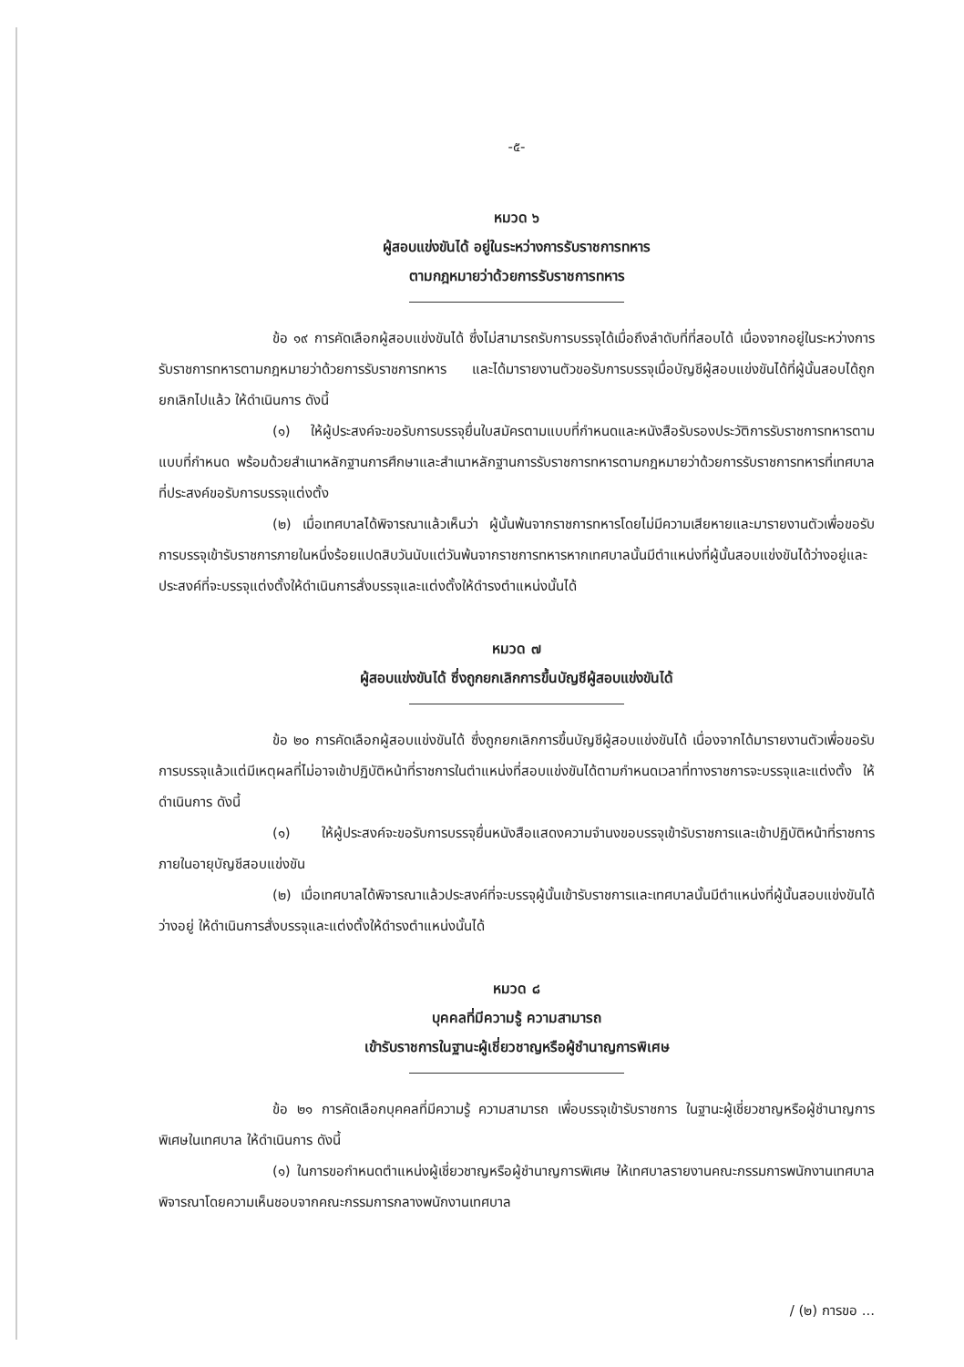-๕-
หมวด ๖
ผู้สอบแข่งขันได้ อยู่ในระหว่างการรับราชการทหาร
ตามกฎหมายว่าด้วยการรับราชการทหาร
ข้อ ๑๙ การคัดเลือกผู้สอบแข่งขันได้ ซึ่งไม่สามารถรับการบรรจุได้เมื่อถึงลำดับที่ที่สอบได้ เนื่องจากอยู่ในระหว่างการรับราชการทหารตามกฎหมายว่าด้วยการรับราชการทหาร และได้มารายงานตัวขอรับการบรรจุเมื่อบัญชีผู้สอบแข่งขันได้ที่ผู้นั้นสอบได้ถูกยกเลิกไปแล้ว ให้ดำเนินการ ดังนี้
(๑) ให้ผู้ประสงค์จะขอรับการบรรจุยื่นใบสมัครตามแบบที่กำหนดและหนังสือรับรองประวัติการรับราชการทหารตามแบบที่กำหนด พร้อมด้วยสำเนาหลักฐานการศึกษาและสำเนาหลักฐานการรับราชการทหารตามกฎหมายว่าด้วยการรับราชการทหารที่เทศบาลที่ประสงค์ขอรับการบรรจุแต่งตั้ง
(๒) เมื่อเทศบาลได้พิจารณาแล้วเห็นว่า ผู้นั้นพ้นจากราชการทหารโดยไม่มีความเสียหายและมารายงานตัวเพื่อขอรับการบรรจุเข้ารับราชการภายในหนึ่งร้อยแปดสิบวันนับแต่วันพ้นจากราชการทหารหากเทศบาลนั้นมีตำแหน่งที่ผู้นั้นสอบแข่งขันได้ว่างอยู่และประสงค์ที่จะบรรจุแต่งตั้งให้ดำเนินการสั่งบรรจุและแต่งตั้งให้ดำรงตำแหน่งนั้นได้
หมวด ๗
ผู้สอบแข่งขันได้ ซึ่งถูกยกเลิกการขึ้นบัญชีผู้สอบแข่งขันได้
ข้อ ๒๐ การคัดเลือกผู้สอบแข่งขันได้ ซึ่งถูกยกเลิกการขึ้นบัญชีผู้สอบแข่งขันได้ เนื่องจากได้มารายงานตัวเพื่อขอรับการบรรจุแล้วแต่มีเหตุผลที่ไม่อาจเข้าปฏิบัติหน้าที่ราชการในตำแหน่งที่สอบแข่งขันได้ตามกำหนดเวลาที่ทางราชการจะบรรจุและแต่งตั้ง ให้ดำเนินการ ดังนี้
(๑) ให้ผู้ประสงค์จะขอรับการบรรจุยื่นหนังสือแสดงความจำนงขอบรรจุเข้ารับราชการและเข้าปฏิบัติหน้าที่ราชการภายในอายุบัญชีสอบแข่งขัน
(๒) เมื่อเทศบาลได้พิจารณาแล้วประสงค์ที่จะบรรจุผู้นั้นเข้ารับราชการและเทศบาลนั้นมีตำแหน่งที่ผู้นั้นสอบแข่งขันได้ว่างอยู่ ให้ดำเนินการสั่งบรรจุและแต่งตั้งให้ดำรงตำแหน่งนั้นได้
หมวด ๘
บุคคลที่มีความรู้ ความสามารถ
เข้ารับราชการในฐานะผู้เชี่ยวชาญหรือผู้ชำนาญการพิเศษ
ข้อ ๒๑ การคัดเลือกบุคคลที่มีความรู้ ความสามารถ เพื่อบรรจุเข้ารับราชการ ในฐานะผู้เชี่ยวชาญหรือผู้ชำนาญการพิเศษในเทศบาล ให้ดำเนินการ ดังนี้
(๑) ในการขอกำหนดตำแหน่งผู้เชี่ยวชาญหรือผู้ชำนาญการพิเศษ ให้เทศบาลรายงานคณะกรรมการพนักงานเทศบาลพิจารณาโดยความเห็นชอบจากคณะกรรมการกลางพนักงานเทศบาล
/ (๒) การขอ ...